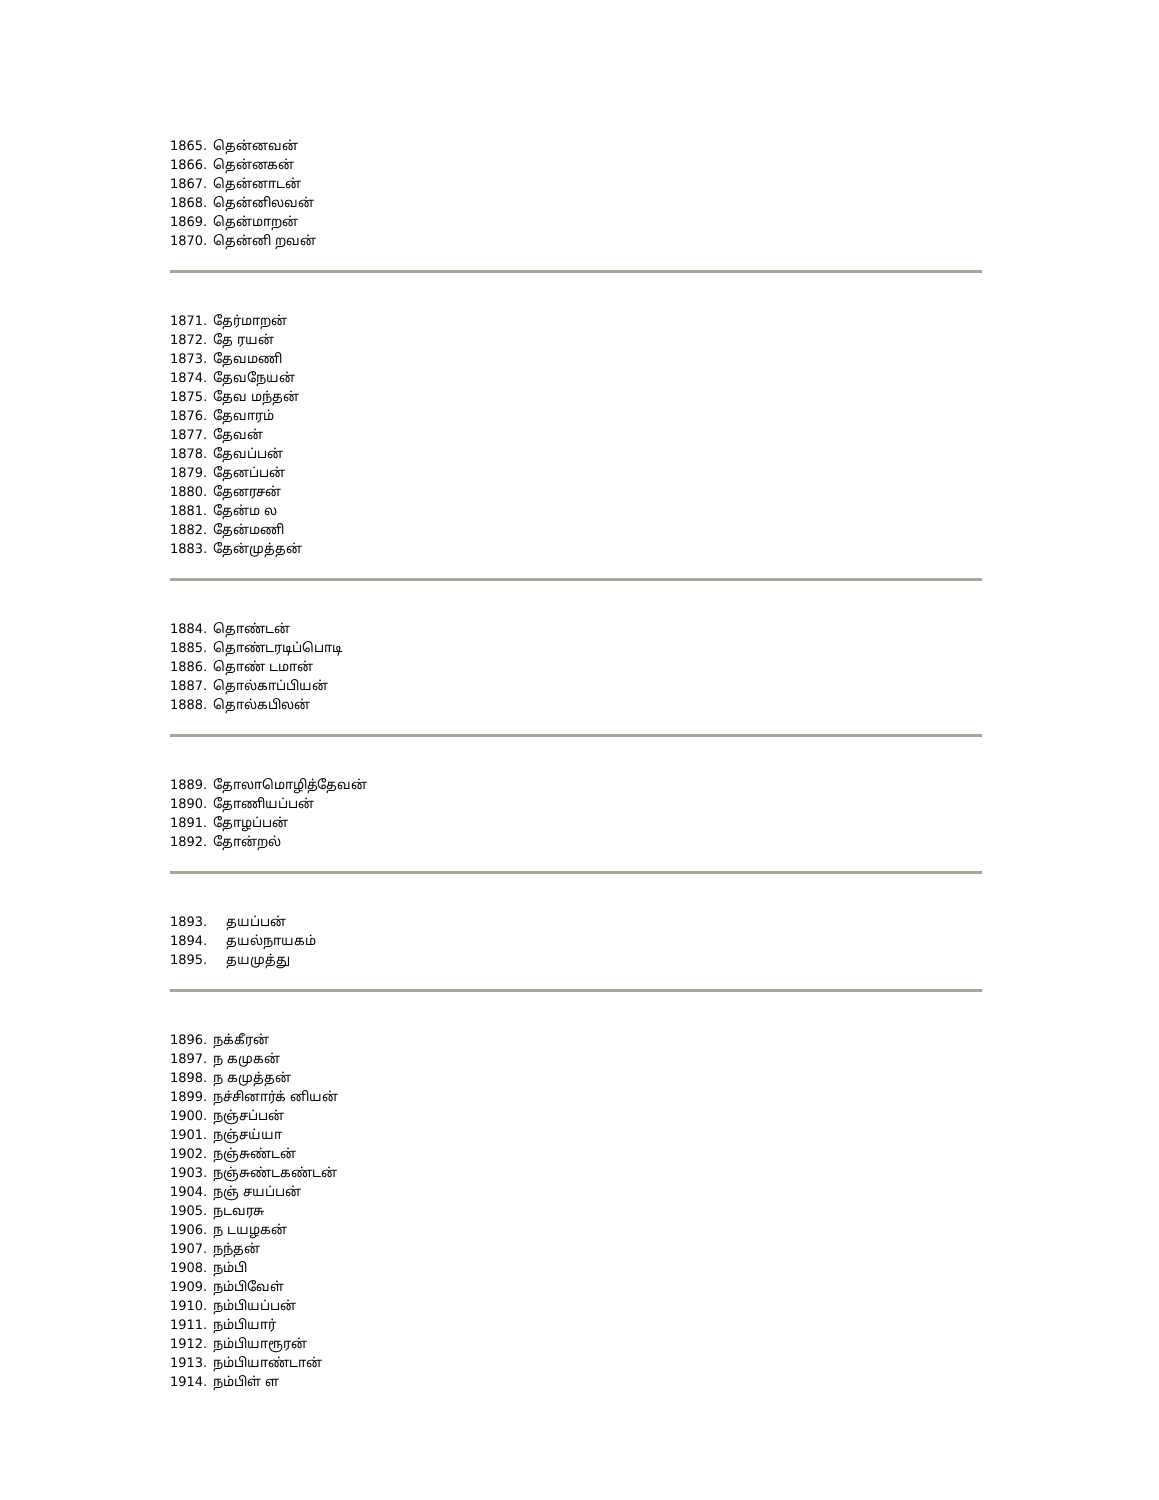1865. தென்னவன்
1866. தென்னகன்
1867. தென்னாடன்
1868. தென்னிலவன்
1869. தென்மாறன்
1870. தென்னி றவன்
1871. தேர்மாறன்
1872. தே ரயன்
1873. தேவமணி
1874. தேவநேயன்
1875. தேவ மந்தன்
1876. தேவாரம்
1877. தேவன்
1878. தேவப்பன்
1879. தேனப்பன்
1880. தேனரசன்
1881. தேன்ம ல
1882. தேன்மணி
1883. தேன்முத்தன்
1884. தொண்டன்
1885. தொண்டரடிப்பொடி
1886. தொண் டமான்
1887. தொல்காப்பியன்
1888. தொல்கபிலன்
1889. தோலாமொழித்தேவன்
1890. தோணியப்பன்
1891. தோழப்பன்
1892. தோன்றல்
1893. தயப்பன்
1894. தயல்நாயகம்
1895. தயமுத்து
1896. நக்கீரன்
1897. ந கமுகன்
1898. ந கமுத்தன்
1899. நச்சினார்க் னியன்
1900. நஞ்சப்பன்
1901. நஞ்சய்யா
1902. நஞ்சுண்டன்
1903. நஞ்சுண்டகண்டன்
1904. நஞ் சயப்பன்
1905. நடவரசு
1906. ந டயழகன்
1907. நந்தன்
1908. நம்பி
1909. நம்பிவேள்
1910. நம்பியப்பன்
1911. நம்பியார்
1912. நம்பியாரூரன்
1913. நம்பியாண்டான்
1914. நம்பிள் ள